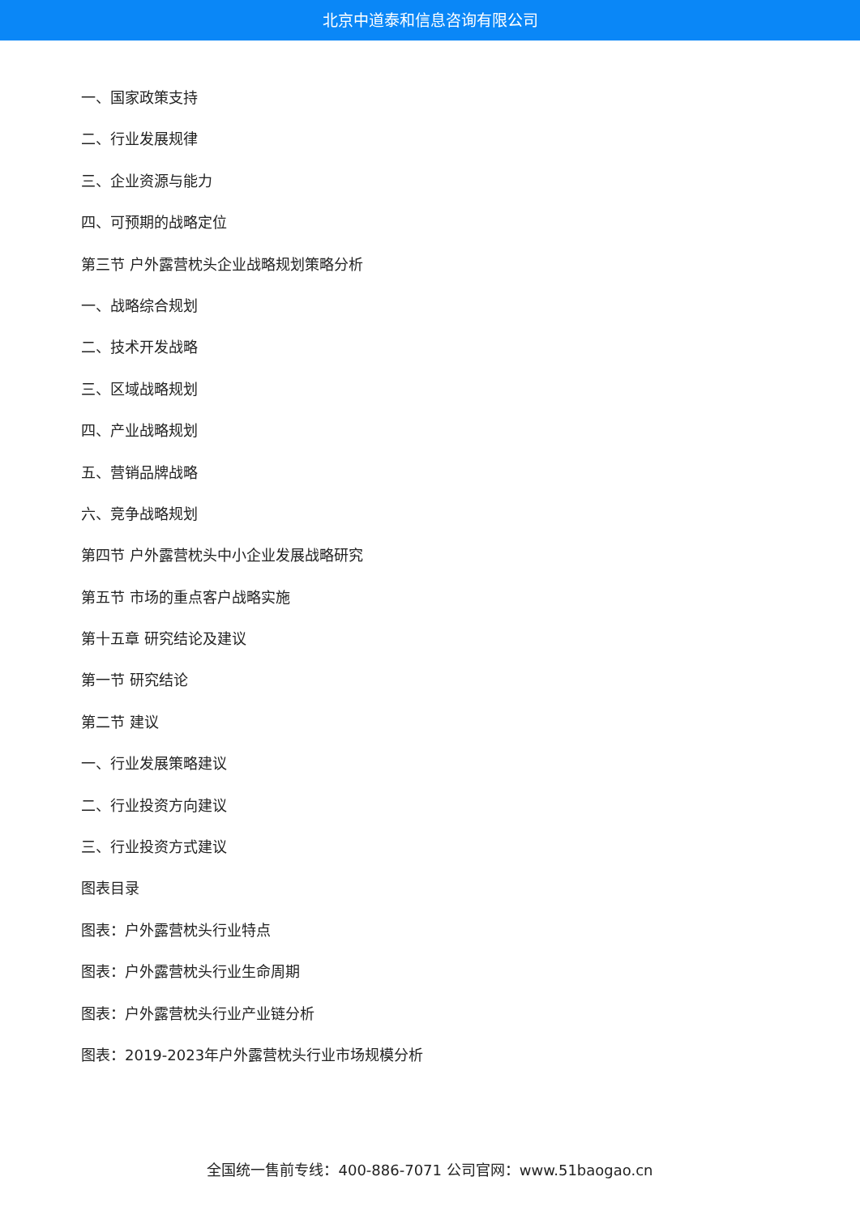北京中道泰和信息咨询有限公司
一、国家政策支持
二、行业发展规律
三、企业资源与能力
四、可预期的战略定位
第三节 户外露营枕头企业战略规划策略分析
一、战略综合规划
二、技术开发战略
三、区域战略规划
四、产业战略规划
五、营销品牌战略
六、竞争战略规划
第四节 户外露营枕头中小企业发展战略研究
第五节 市场的重点客户战略实施
第十五章 研究结论及建议
第一节 研究结论
第二节 建议
一、行业发展策略建议
二、行业投资方向建议
三、行业投资方式建议
图表目录
图表：户外露营枕头行业特点
图表：户外露营枕头行业生命周期
图表：户外露营枕头行业产业链分析
图表：2019-2023年户外露营枕头行业市场规模分析
全国统一售前专线：400-886-7071 公司官网：www.51baogao.cn